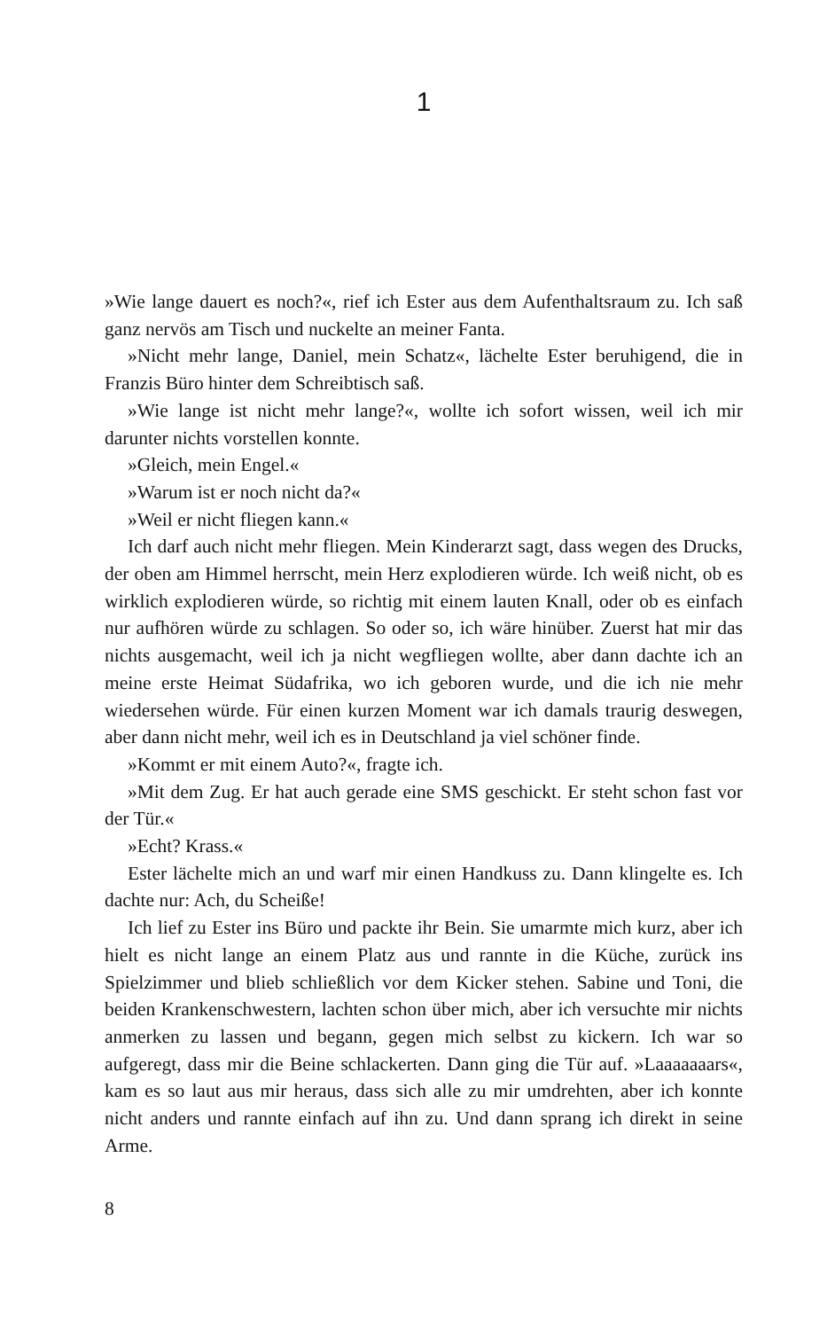1
»Wie lange dauert es noch?«, rief ich Ester aus dem Aufenthaltsraum zu. Ich saß ganz nervös am Tisch und nuckelte an meiner Fanta.
»Nicht mehr lange, Daniel, mein Schatz«, lächelte Ester beruhigend, die in Franzis Büro hinter dem Schreibtisch saß.
»Wie lange ist nicht mehr lange?«, wollte ich sofort wissen, weil ich mir darunter nichts vorstellen konnte.
»Gleich, mein Engel.«
»Warum ist er noch nicht da?«
»Weil er nicht fliegen kann.«
Ich darf auch nicht mehr fliegen. Mein Kinderarzt sagt, dass wegen des Drucks, der oben am Himmel herrscht, mein Herz explodieren würde. Ich weiß nicht, ob es wirklich explodieren würde, so richtig mit einem lauten Knall, oder ob es einfach nur aufhören würde zu schlagen. So oder so, ich wäre hinüber. Zuerst hat mir das nichts ausgemacht, weil ich ja nicht wegfliegen wollte, aber dann dachte ich an meine erste Heimat Süd­afrika, wo ich geboren wurde, und die ich nie mehr wiedersehen würde. Für einen kurzen Moment war ich damals traurig deswegen, aber dann nicht mehr, weil ich es in Deutschland ja viel schöner finde.
»Kommt er mit einem Auto?«, fragte ich.
»Mit dem Zug. Er hat auch gerade eine SMS geschickt. Er steht schon fast vor der Tür.«
»Echt? Krass.«
Ester lächelte mich an und warf mir einen Handkuss zu. Dann klingelte es. Ich dachte nur: Ach, du Scheiße!
Ich lief zu Ester ins Büro und packte ihr Bein. Sie umarmte mich kurz, aber ich hielt es nicht lange an einem Platz aus und rannte in die Küche, zurück ins Spielzimmer und blieb schließlich vor dem Kicker stehen. Sabine und Toni, die beiden Krankenschwestern, lachten schon über mich, aber ich versuchte mir nichts anmerken zu lassen und begann, gegen mich selbst zu kickern. Ich war so aufgeregt, dass mir die Beine schlackerten. Dann ging die Tür auf. »Laaaaaaars«, kam es so laut aus mir heraus, dass sich alle zu mir umdrehten, aber ich konnte nicht anders und rannte einfach auf ihn zu. Und dann sprang ich direkt in seine Arme.
8